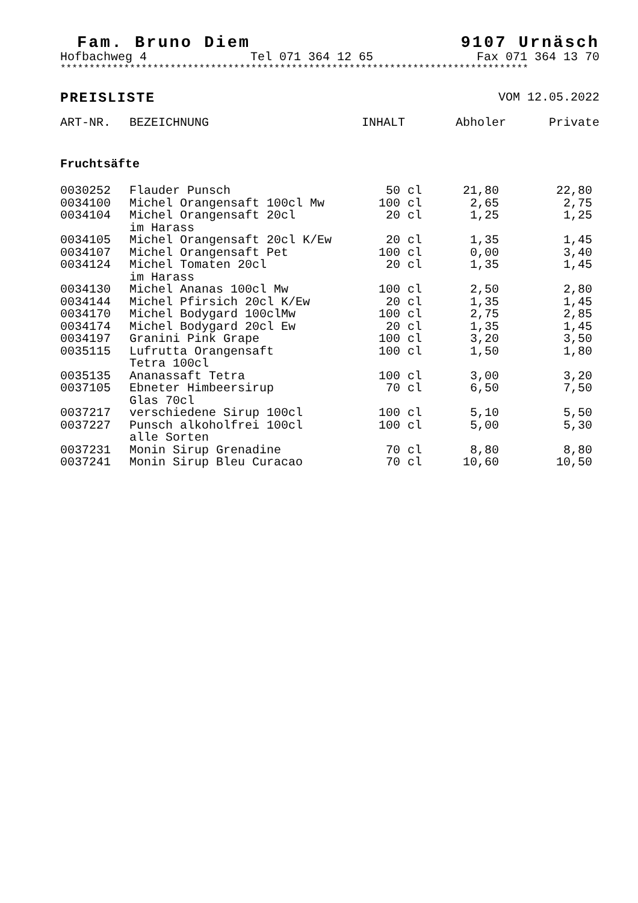Fam. Bruno Diem 9107 Urnäsch
Hofbachweg 4 Tel 071 364 12 65 Fax 071 364 13 70
*********************************************************************************
PREISLISTE VOM 12.05.2022
| ART-NR. | BEZEICHNUNG | INHALT | Abholer | Private |
| --- | --- | --- | --- | --- |
| Fruchtsäfte | | | | |
| 0030252 | Flauder Punsch | 50 cl | 21,80 | 22,80 |
| 0034100 | Michel Orangensaft 100cl Mw | 100 cl | 2,65 | 2,75 |
| 0034104 | Michel Orangensaft 20cl im Harass | 20 cl | 1,25 | 1,25 |
| 0034105 | Michel Orangensaft 20cl K/Ew | 20 cl | 1,35 | 1,45 |
| 0034107 | Michel Orangensaft Pet | 100 cl | 0,00 | 3,40 |
| 0034124 | Michel Tomaten 20cl im Harass | 20 cl | 1,35 | 1,45 |
| 0034130 | Michel Ananas 100cl Mw | 100 cl | 2,50 | 2,80 |
| 0034144 | Michel Pfirsich 20cl K/Ew | 20 cl | 1,35 | 1,45 |
| 0034170 | Michel Bodygard 100clMw | 100 cl | 2,75 | 2,85 |
| 0034174 | Michel Bodygard 20cl Ew | 20 cl | 1,35 | 1,45 |
| 0034197 | Granini Pink Grape | 100 cl | 3,20 | 3,50 |
| 0035115 | Lufrutta Orangensaft Tetra 100cl | 100 cl | 1,50 | 1,80 |
| 0035135 | Ananassaft Tetra | 100 cl | 3,00 | 3,20 |
| 0037105 | Ebneter Himbeersirup Glas 70cl | 70 cl | 6,50 | 7,50 |
| 0037217 | verschiedene Sirup 100cl | 100 cl | 5,10 | 5,50 |
| 0037227 | Punsch alkoholfrei 100cl alle Sorten | 100 cl | 5,00 | 5,30 |
| 0037231 | Monin Sirup Grenadine | 70 cl | 8,80 | 8,80 |
| 0037241 | Monin Sirup Bleu Curacao | 70 cl | 10,60 | 10,50 |